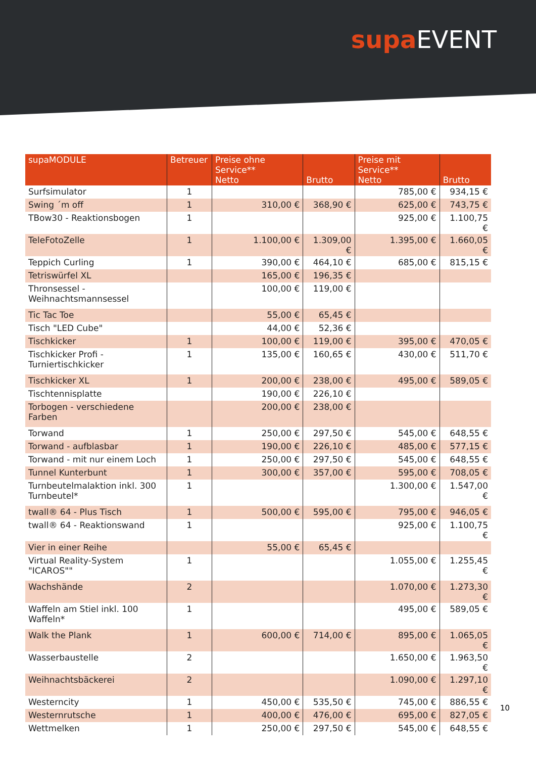supa EVENT
| supaMODULE | Betreuer | Preise ohne Service** Netto | Brutto | Preise mit Service** Netto | Brutto |
| --- | --- | --- | --- | --- | --- |
| Surfsimulator | 1 | | | 785,00 € | 934,15 € |
| Swing ´m off | 1 | 310,00 € | 368,90 € | 625,00 € | 743,75 € |
| TBow30 - Reaktionsbogen | 1 | | | 925,00 € | 1.100,75 € |
| TeleFotoZelle | 1 | 1.100,00 € | 1.309,00 € | 1.395,00 € | 1.660,05 € |
| Teppich Curling | 1 | 390,00 € | 464,10 € | 685,00 € | 815,15 € |
| Tetriswürfel XL | | 165,00 € | 196,35 € | | |
| Thronsessel - Weihnachtsmannsessel | | 100,00 € | 119,00 € | | |
| Tic Tac Toe | | 55,00 € | 65,45 € | | |
| Tisch "LED Cube" | | 44,00 € | 52,36 € | | |
| Tischkicker | 1 | 100,00 € | 119,00 € | 395,00 € | 470,05 € |
| Tischkicker Profi - Turniertischkicker | 1 | 135,00 € | 160,65 € | 430,00 € | 511,70 € |
| Tischkicker XL | 1 | 200,00 € | 238,00 € | 495,00 € | 589,05 € |
| Tischtennisplatte | | 190,00 € | 226,10 € | | |
| Torbogen - verschiedene Farben | | 200,00 € | 238,00 € | | |
| Torwand | 1 | 250,00 € | 297,50 € | 545,00 € | 648,55 € |
| Torwand - aufblasbar | 1 | 190,00 € | 226,10 € | 485,00 € | 577,15 € |
| Torwand - mit nur einem Loch | 1 | 250,00 € | 297,50 € | 545,00 € | 648,55 € |
| Tunnel Kunterbunt | 1 | 300,00 € | 357,00 € | 595,00 € | 708,05 € |
| Turnbeutelmalaktion inkl. 300 Turnbeutel* | 1 | | | 1.300,00 € | 1.547,00 € |
| twall® 64 - Plus Tisch | 1 | 500,00 € | 595,00 € | 795,00 € | 946,05 € |
| twall® 64 - Reaktionswand | 1 | | | 925,00 € | 1.100,75 € |
| Vier in einer Reihe | | 55,00 € | 65,45 € | | |
| Virtual Reality-System "ICAROS"" | 1 | | | 1.055,00 € | 1.255,45 € |
| Wachshände | 2 | | | 1.070,00 € | 1.273,30 € |
| Waffeln am Stiel inkl. 100 Waffeln* | 1 | | | 495,00 € | 589,05 € |
| Walk the Plank | 1 | 600,00 € | 714,00 € | 895,00 € | 1.065,05 € |
| Wasserbaustelle | 2 | | | 1.650,00 € | 1.963,50 € |
| Weihnachtsbäckerei | 2 | | | 1.090,00 € | 1.297,10 € |
| Westerncity | 1 | 450,00 € | 535,50 € | 745,00 € | 886,55 € |
| Westernrutsche | 1 | 400,00 € | 476,00 € | 695,00 € | 827,05 € |
| Wettmelken | 1 | 250,00 € | 297,50 € | 545,00 € | 648,55 € |
10